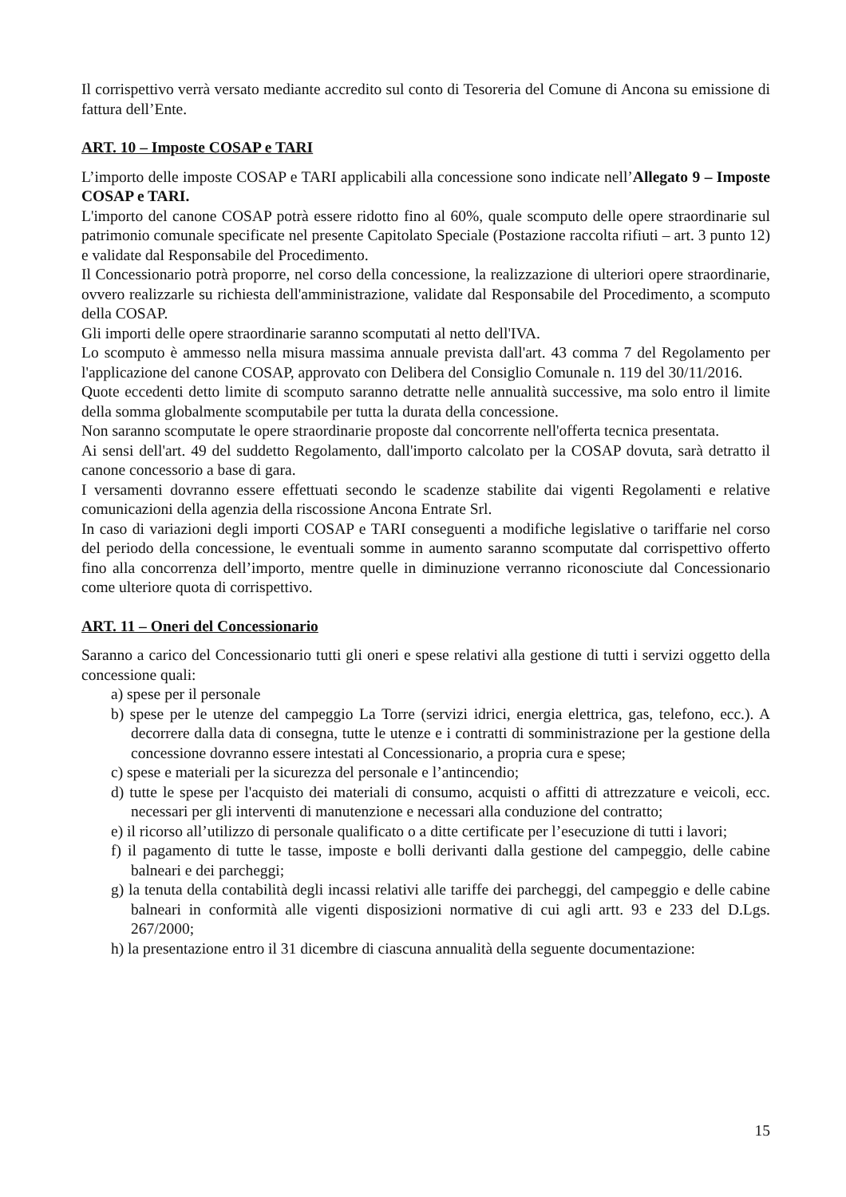Il corrispettivo verrà versato mediante accredito sul conto di Tesoreria del Comune di Ancona su emissione di fattura dell’Ente.
ART. 10 – Imposte COSAP e TARI
L’importo delle imposte COSAP e TARI applicabili alla concessione sono indicate nell’Allegato 9 – Imposte COSAP e TARI.
L'importo del canone COSAP potrà essere ridotto fino al 60%, quale scomputo delle opere straordinarie sul patrimonio comunale specificate nel presente Capitolato Speciale (Postazione raccolta rifiuti – art. 3 punto 12) e validate dal Responsabile del Procedimento.
Il Concessionario potrà proporre, nel corso della concessione, la realizzazione di ulteriori opere straordinarie, ovvero realizzarle su richiesta dell'amministrazione, validate dal Responsabile del Procedimento, a scomputo della COSAP.
Gli importi delle opere straordinarie saranno scomputati al netto dell'IVA.
Lo scomputo è ammesso nella misura massima annuale prevista dall'art. 43 comma 7 del Regolamento per l'applicazione del canone COSAP, approvato con Delibera del Consiglio Comunale n. 119 del 30/11/2016.
Quote eccedenti detto limite di scomputo saranno detratte nelle annualità successive, ma solo entro il limite della somma globalmente scomputabile per tutta la durata della concessione.
Non saranno scomputate le opere straordinarie proposte dal concorrente nell'offerta tecnica presentata.
Ai sensi dell'art. 49 del suddetto Regolamento, dall'importo calcolato per la COSAP dovuta, sarà detratto il canone concessorio a base di gara.
I versamenti dovranno essere effettuati secondo le scadenze stabilite dai vigenti Regolamenti e relative comunicazioni della agenzia della riscossione Ancona Entrate Srl.
In caso di variazioni degli importi COSAP e TARI conseguenti a modifiche legislative o tariffarie nel corso del periodo della concessione, le eventuali somme in aumento saranno scomputate dal corrispettivo offerto fino alla concorrenza dell’importo, mentre quelle in diminuzione verranno riconosciute dal Concessionario come ulteriore quota di corrispettivo.
ART. 11 – Oneri del Concessionario
Saranno a carico del Concessionario tutti gli oneri e spese relativi alla gestione di tutti i servizi oggetto della concessione quali:
a) spese per il personale
b) spese per le utenze del campeggio La Torre (servizi idrici, energia elettrica, gas, telefono, ecc.). A decorrere dalla data di consegna, tutte le utenze e i contratti di somministrazione per la gestione della concessione dovranno essere intestati al Concessionario, a propria cura e spese;
c) spese e materiali per la sicurezza del personale e l’antincendio;
d) tutte le spese per l'acquisto dei materiali di consumo, acquisti o affitti di attrezzature e veicoli, ecc. necessari per gli interventi di manutenzione e necessari alla conduzione del contratto;
e) il ricorso all’utilizzo di personale qualificato o a ditte certificate per l’esecuzione di tutti i lavori;
f) il pagamento di tutte le tasse, imposte e bolli derivanti dalla gestione del campeggio, delle cabine balneari e dei parcheggi;
g) la tenuta della contabilità degli incassi relativi alle tariffe dei parcheggi, del campeggio e delle cabine balneari in conformità alle vigenti disposizioni normative di cui agli artt. 93 e 233 del D.Lgs. 267/2000;
h) la presentazione entro il 31 dicembre di ciascuna annualità della seguente documentazione:
15